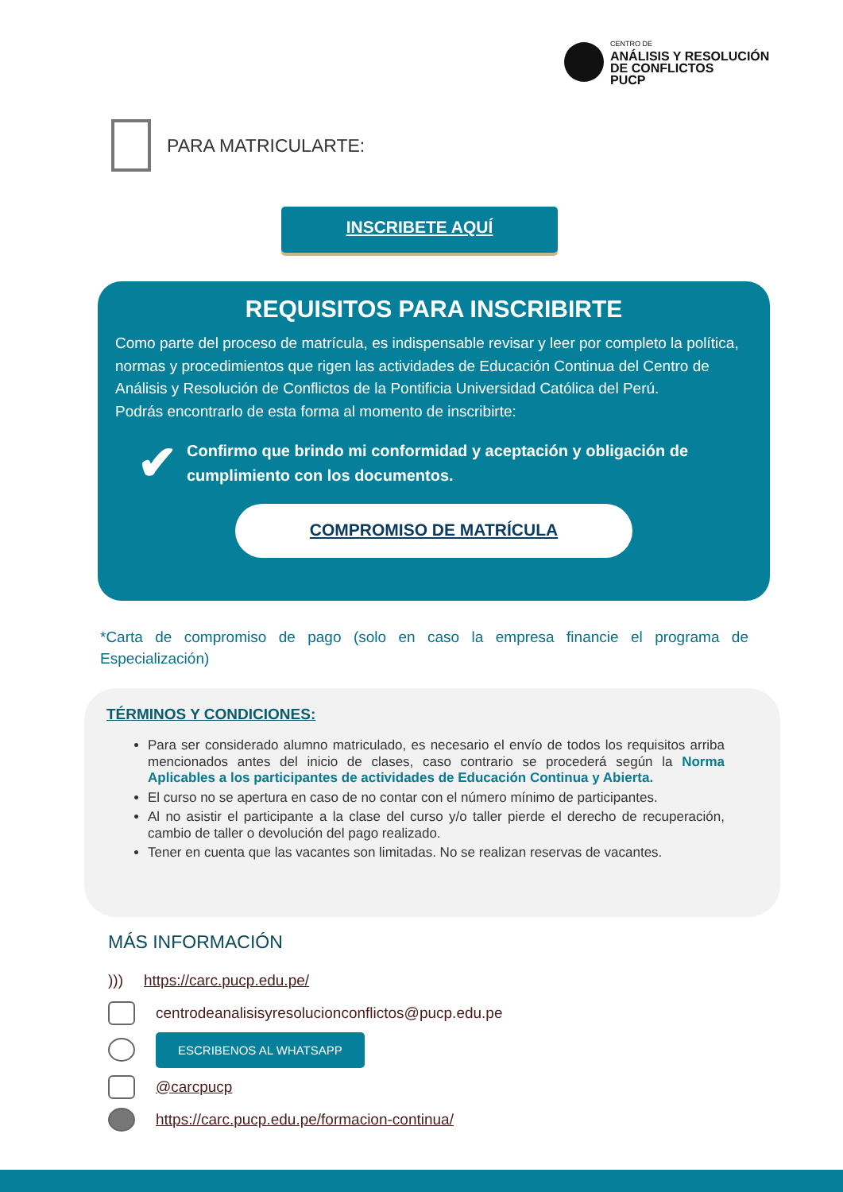CENTRO DE
ANÁLISIS Y RESOLUCIÓN
DE CONFLICTOS
PUCP
PARA MATRICULARTE:
INSCRIBETE AQUÍ
REQUISITOS PARA INSCRIBIRTE
Como parte del proceso de matrícula, es indispensable revisar y leer por completo la política, normas y procedimientos que rigen las actividades de Educación Continua del Centro de Análisis y Resolución de Conflictos de la Pontificia Universidad Católica del Perú.
Podrás encontrarlo de esta forma al momento de inscribirte:
✔ Confirmo que brindo mi conformidad y aceptación y obligación de cumplimiento con los documentos.
COMPROMISO DE MATRÍCULA
*Carta de compromiso de pago (solo en caso la empresa financie el programa de Especialización)
TÉRMINOS Y CONDICIONES:
Para ser considerado alumno matriculado, es necesario el envío de todos los requisitos arriba mencionados antes del inicio de clases, caso contrario se procederá según la Norma Aplicables a los participantes de actividades de Educación Continua y Abierta.
El curso no se apertura en caso de no contar con el número mínimo de participantes.
Al no asistir el participante a la clase del curso y/o taller pierde el derecho de recuperación, cambio de taller o devolución del pago realizado.
Tener en cuenta que las vacantes son limitadas. No se realizan reservas de vacantes.
MÁS INFORMACIÓN
))) https://carc.pucp.edu.pe/
centrodeanalisisyresolucionconflictos@pucp.edu.pe
ESCRIBENOS AL WHATSAPP
@carcpucp
https://carc.pucp.edu.pe/formacion-continua/